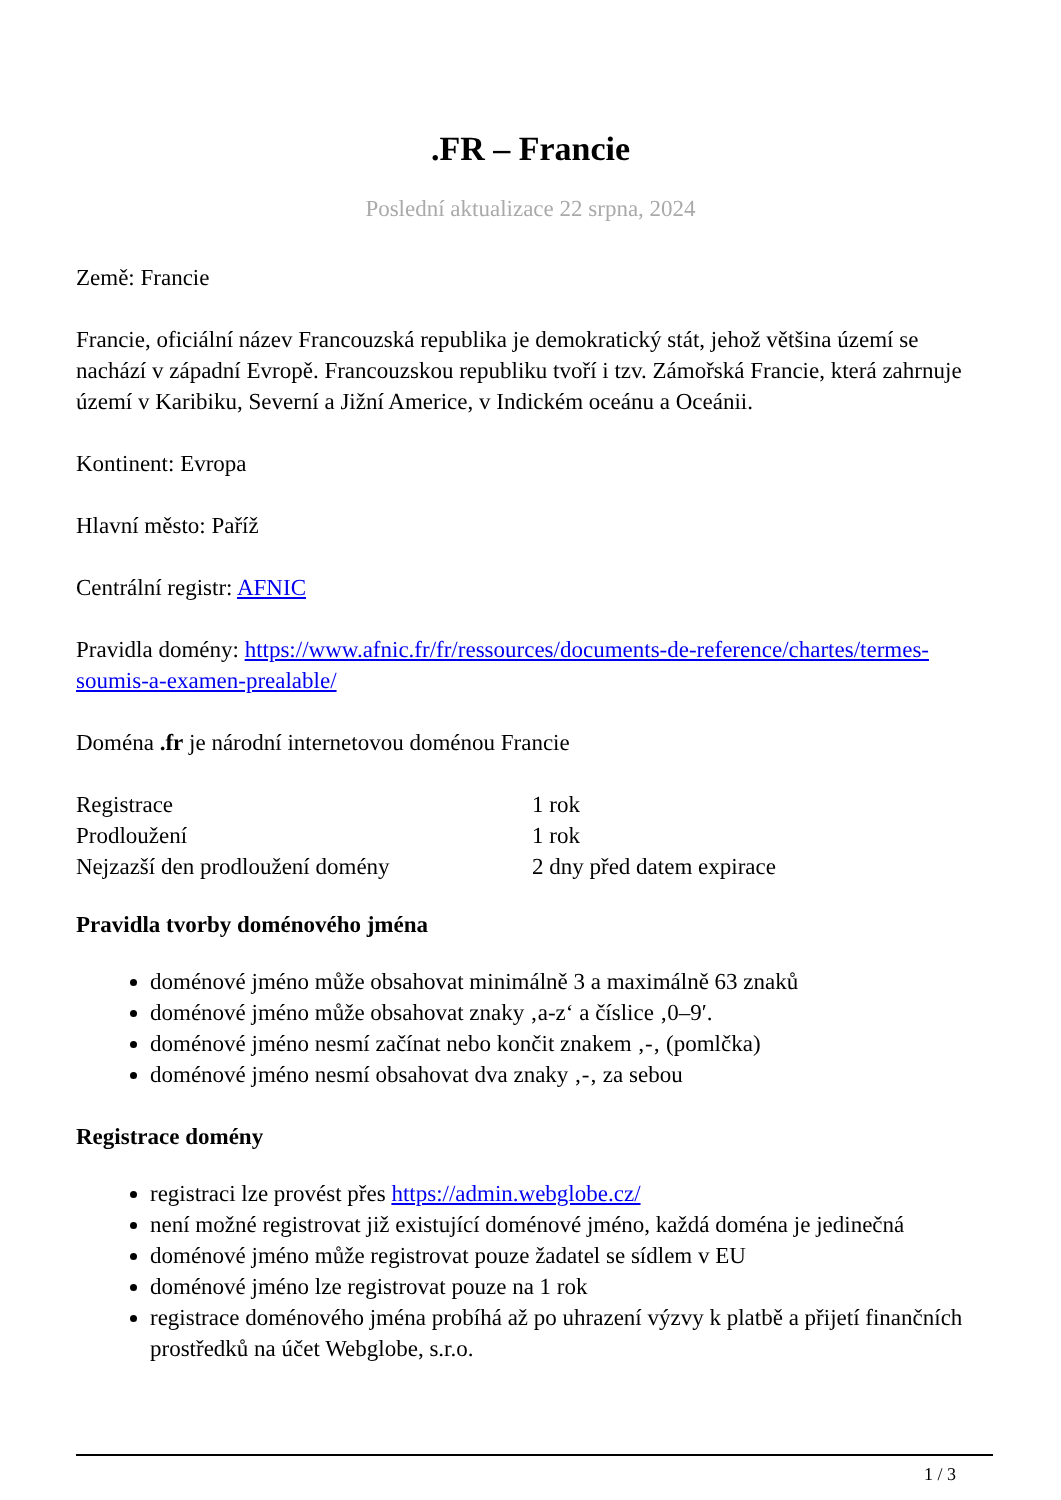.FR – Francie
Poslední aktualizace 22 srpna, 2024
Země: Francie
Francie, oficiální název Francouzská republika je demokratický stát, jehož většina území se nachází v západní Evropě. Francouzskou republiku tvoří i tzv. Zámořská Francie, která zahrnuje území v Karibiku, Severní a Jižní Americe, v Indickém oceánu a Oceánii.
Kontinent: Evropa
Hlavní město: Paříž
Centrální registr: AFNIC
Pravidla domény: https://www.afnic.fr/fr/ressources/documents-de-reference/chartes/termes-soumis-a-examen-prealable/
Doména .fr je národní internetovou doménou Francie
| Registrace | 1 rok |
| Prodloužení | 1 rok |
| Nejzazší den prodloužení domény | 2 dny před datem expirace |
Pravidla tvorby doménového jména
doménové jméno může obsahovat minimálně 3 a maximálně 63 znaků
doménové jméno může obsahovat znaky ‚a-z‘ a číslice ‚0–9′.
doménové jméno nesmí začínat nebo končit znakem ‚-‚ (pomlčka)
doménové jméno nesmí obsahovat dva znaky ‚-‚ za sebou
Registrace domény
registraci lze provést přes https://admin.webglobe.cz/
není možné registrovat již existující doménové jméno, každá doména je jedinečná
doménové jméno může registrovat pouze žadatel se sídlem v EU
doménové jméno lze registrovat pouze na 1 rok
registrace doménového jména probíhá až po uhrazení výzvy k platbě a přijetí finančních prostředků na účet Webglobe, s.r.o.
1 / 3